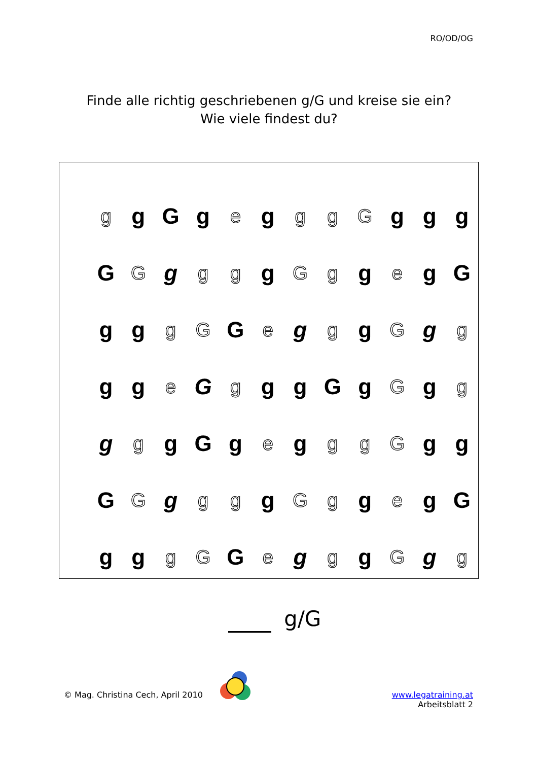RO/OD/OG
Finde alle richtig geschriebenen g/G und kreise sie ein?
Wie viele findest du?
| g | g | G | g | e | g | g | g | G | g | g | g |
| G | G | g | g | g | g | G | g | g | e | g | G |
| g | g | g | G | G | e | g | g | g | G | g | g |
| g | g | e | G | g | g | g | G | g | G | g | g |
| g | g | g | G | g | e | g | g | g | G | g | g |
| G | G | g | g | g | g | G | g | g | e | g | G |
| g | g | g | G | G | e | g | g | g | G | g | g |
g/G
© Mag. Christina Cech, April 2010
www.legatraining.at
Arbeitsblatt 2